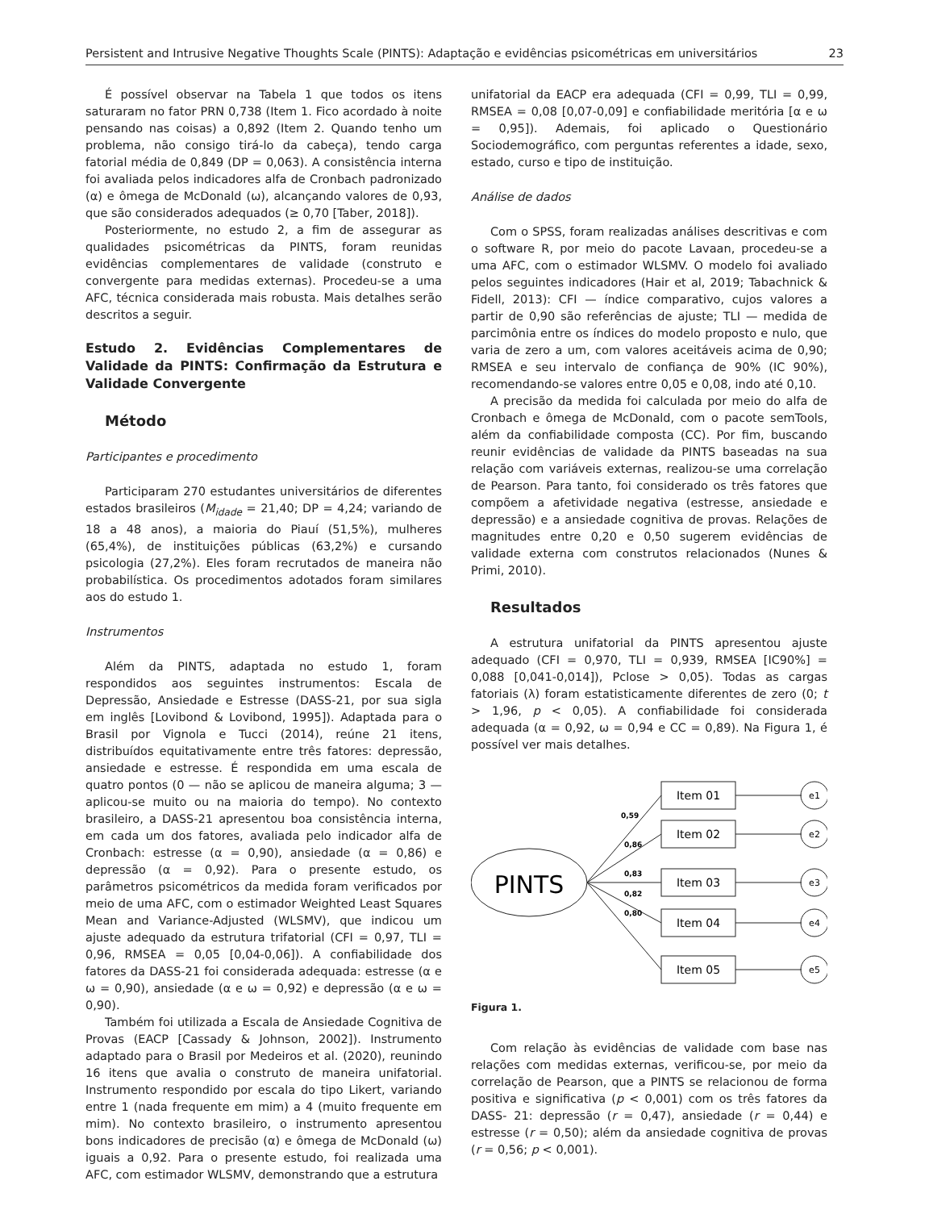Persistent and Intrusive Negative Thoughts Scale (PINTS): Adaptação e evidências psicométricas em universitários 23
É possível observar na Tabela 1 que todos os itens saturaram no fator PRN 0,738 (Item 1. Fico acordado à noite pensando nas coisas) a 0,892 (Item 2. Quando tenho um problema, não consigo tirá-lo da cabeça), tendo carga fatorial média de 0,849 (DP = 0,063). A consistência interna foi avaliada pelos indicadores alfa de Cronbach padronizado (α) e ômega de McDonald (ω), alcançando valores de 0,93, que são considerados adequados (≥ 0,70 [Taber, 2018]).
Posteriormente, no estudo 2, a fim de assegurar as qualidades psicométricas da PINTS, foram reunidas evidências complementares de validade (construto e convergente para medidas externas). Procedeu-se a uma AFC, técnica considerada mais robusta. Mais detalhes serão descritos a seguir.
Estudo 2. Evidências Complementares de Validade da PINTS: Confirmação da Estrutura e Validade Convergente
Método
Participantes e procedimento
Participaram 270 estudantes universitários de diferentes estados brasileiros (M<sub>idade</sub> = 21,40; DP = 4,24; variando de 18 a 48 anos), a maioria do Piauí (51,5%), mulheres (65,4%), de instituições públicas (63,2%) e cursando psicologia (27,2%). Eles foram recrutados de maneira não probabilística. Os procedimentos adotados foram similares aos do estudo 1.
Instrumentos
Além da PINTS, adaptada no estudo 1, foram respondidos aos seguintes instrumentos: Escala de Depressão, Ansiedade e Estresse (DASS-21, por sua sigla em inglês [Lovibond & Lovibond, 1995]). Adaptada para o Brasil por Vignola e Tucci (2014), reúne 21 itens, distribuídos equitativamente entre três fatores: depressão, ansiedade e estresse. É respondida em uma escala de quatro pontos (0 — não se aplicou de maneira alguma; 3 — aplicou-se muito ou na maioria do tempo). No contexto brasileiro, a DASS-21 apresentou boa consistência interna, em cada um dos fatores, avaliada pelo indicador alfa de Cronbach: estresse (α = 0,90), ansiedade (α = 0,86) e depressão (α = 0,92). Para o presente estudo, os parâmetros psicométricos da medida foram verificados por meio de uma AFC, com o estimador Weighted Least Squares Mean and Variance-Adjusted (WLSMV), que indicou um ajuste adequado da estrutura trifatorial (CFI = 0,97, TLI = 0,96, RMSEA = 0,05 [0,04-0,06]). A confiabilidade dos fatores da DASS-21 foi considerada adequada: estresse (α e ω = 0,90), ansiedade (α e ω = 0,92) e depressão (α e ω = 0,90).
Também foi utilizada a Escala de Ansiedade Cognitiva de Provas (EACP [Cassady & Johnson, 2002]). Instrumento adaptado para o Brasil por Medeiros et al. (2020), reunindo 16 itens que avalia o construto de maneira unifatorial. Instrumento respondido por escala do tipo Likert, variando entre 1 (nada frequente em mim) a 4 (muito frequente em mim). No contexto brasileiro, o instrumento apresentou bons indicadores de precisão (α) e ômega de McDonald (ω) iguais a 0,92. Para o presente estudo, foi realizada uma AFC, com estimador WLSMV, demonstrando que a estrutura
unifatorial da EACP era adequada (CFI = 0,99, TLI = 0,99, RMSEA = 0,08 [0,07-0,09] e confiabilidade meritória [α e ω = 0,95]). Ademais, foi aplicado o Questionário Sociodemográfico, com perguntas referentes a idade, sexo, estado, curso e tipo de instituição.
Análise de dados
Com o SPSS, foram realizadas análises descritivas e com o software R, por meio do pacote Lavaan, procedeu-se a uma AFC, com o estimador WLSMV. O modelo foi avaliado pelos seguintes indicadores (Hair et al, 2019; Tabachnick & Fidell, 2013): CFI — índice comparativo, cujos valores a partir de 0,90 são referências de ajuste; TLI — medida de parcimônia entre os índices do modelo proposto e nulo, que varia de zero a um, com valores aceitáveis acima de 0,90; RMSEA e seu intervalo de confiança de 90% (IC 90%), recomendando-se valores entre 0,05 e 0,08, indo até 0,10.
A precisão da medida foi calculada por meio do alfa de Cronbach e ômega de McDonald, com o pacote semTools, além da confiabilidade composta (CC). Por fim, buscando reunir evidências de validade da PINTS baseadas na sua relação com variáveis externas, realizou-se uma correlação de Pearson. Para tanto, foi considerado os três fatores que compõem a afetividade negativa (estresse, ansiedade e depressão) e a ansiedade cognitiva de provas. Relações de magnitudes entre 0,20 e 0,50 sugerem evidências de validade externa com construtos relacionados (Nunes & Primi, 2010).
Resultados
A estrutura unifatorial da PINTS apresentou ajuste adequado (CFI = 0,970, TLI = 0,939, RMSEA [IC90%] = 0,088 [0,041-0,014]), Pclose > 0,05). Todas as cargas fatoriais (λ) foram estatisticamente diferentes de zero (0; t > 1,96, p < 0,05). A confiabilidade foi considerada adequada (α = 0,92, ω = 0,94 e CC = 0,89). Na Figura 1, é possível ver mais detalhes.
PINTS
Item 01
Item 02
Item 03
Item 04
Item 05
e1
e2
e3
e4
e5
0,59
0,86
0,83
0,82
0,80
Figura 1.
Com relação às evidências de validade com base nas relações com medidas externas, verificou-se, por meio da correlação de Pearson, que a PINTS se relacionou de forma positiva e significativa (p < 0,001) com os três fatores da DASS- 21: depressão (r = 0,47), ansiedade (r = 0,44) e estresse (r = 0,50); além da ansiedade cognitiva de provas (r = 0,56; p < 0,001).